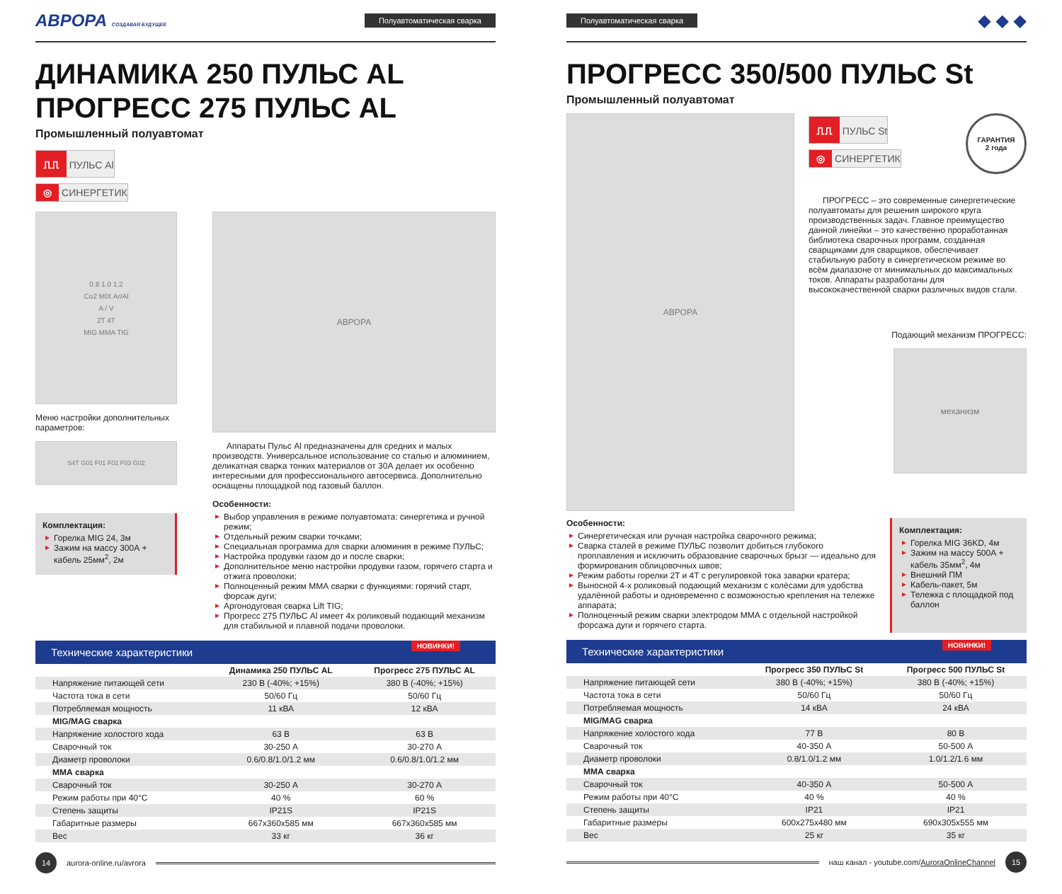АВРОРА СОЗДАВАЯ БУДУЩЕЕ
Полуавтоматическая сварка
ДИНАМИКА 250 ПУЛЬС AL
ПРОГРЕСС 275 ПУЛЬС AL
Промышленный полуавтомат
⎍⎍ ПУЛЬС Al
◎ СИНЕРГЕТИК
0.8 1.0 1.2
Co2 MIX Ar/Al
A / V
2T 4T
MIG MMA TIG
Меню настройки дополнительных параметров:
S4T G01 F01 F02 F03 G02
Комплектация:
Горелка MIG 24, 3м
Зажим на массу 300А + кабель 25мм<sup>2</sup>, 2м
АВРОРА
Аппараты Пульс Al предназначены для средних и малых производств. Универсальное использование со сталью и алюминием, деликатная сварка тонких материалов от 30А делает их особенно интересными для профессионального автосервиса. Дополнительно оснащены площадкой под газовый баллон.
Особенности:
Выбор управления в режиме полуавтомата: синергетика и ручной режим;
Отдельный режим сварки точками;
Специальная программа для сварки алюминия в режиме ПУЛЬС;
Настройка продувки газом до и после сварки;
Дополнительное меню настройки продувки газом, горячего старта и отжига проволоки;
Полноценный режим ММА сварки с функциями: горячий старт, форсаж дуги;
Аргонодуговая сварка Lift TIG;
Прогресс 275 ПУЛЬС Al имеет 4х роликовый подающий механизм для стабильной и плавной подачи проволоки.
Технические характеристики
НОВИНКИ!
| | Динамика 250 ПУЛЬС AL | Прогресс 275 ПУЛЬС AL |
| --- | --- | --- |
| Напряжение питающей сети | 230 В (-40%; +15%) | 380 В (-40%; +15%) |
| Частота тока в сети | 50/60 Гц | 50/60 Гц |
| Потребляемая мощность | 11 кВА | 12 кВА |
| MIG/MAG сварка | | |
| Напряжение холостого хода | 63 В | 63 В |
| Сварочный ток | 30-250 А | 30-270 А |
| Диаметр проволоки | 0.6/0.8/1.0/1.2 мм | 0.6/0.8/1.0/1.2 мм |
| ММА сварка | | |
| Сварочный ток | 30-250 А | 30-270 А |
| Режим работы при 40°С | 40 % | 60 % |
| Степень защиты | IP21S | IP21S |
| Габаритные размеры | 667x360x585 мм | 667x360x585 мм |
| Вес | 33 кг | 36 кг |
14
aurora-online.ru/avrora
Полуавтоматическая сварка
◆ ◆ ◆
ПРОГРЕСС 350/500 ПУЛЬС St
Промышленный полуавтомат
АВРОРА
⎍⎍ ПУЛЬС St
◎ СИНЕРГЕТИК
ГАРАНТИЯ
2 года
ПРОГРЕСС – это современные синергетические полуавтоматы для решения широкого круга производственных задач. Главное преимущество данной линейки – это качественно проработанная библиотека сварочных программ, созданная сварщиками для сварщиков, обеспечивает стабильную работу в синергетическом режиме во всём диапазоне от минимальных до максимальных токов. Аппараты разработаны для высококачественной сварки различных видов стали.
Подающий механизм ПРОГРЕСС:
механизм
Особенности:
Синергетическая или ручная настройка сварочного режима;
Сварка сталей в режиме ПУЛЬС позволит добиться глубокого проплавления и исключить образование сварочных брызг — идеально для формирования облицовочных швов;
Режим работы горелки 2T и 4T с регулировкой тока заварки кратера;
Выносной 4-х роликовый подающий механизм с колёсами для удобства удалённой работы и одновременно с возможностью крепления на тележке аппарата;
Полноценный режим сварки электродом ММА с отдельной настройкой форсажа дуги и горячего старта.
Комплектация:
Горелка MIG 36KD, 4м
Зажим на массу 500А + кабель 35мм<sup>2</sup>, 4м
Внешний ПМ
Кабель-пакет, 5м
Тележка с площадкой под баллон
Технические характеристики
НОВИНКИ!
| | Прогресс 350 ПУЛЬС St | Прогресс 500 ПУЛЬС St |
| --- | --- | --- |
| Напряжение питающей сети | 380 В (-40%; +15%) | 380 В (-40%; +15%) |
| Частота тока в сети | 50/60 Гц | 50/60 Гц |
| Потребляемая мощность | 14 кВА | 24 кВА |
| MIG/MAG сварка | | |
| Напряжение холостого хода | 77 В | 80 В |
| Сварочный ток | 40-350 А | 50-500 А |
| Диаметр проволоки | 0.8/1.0/1.2 мм | 1.0/1.2/1.6 мм |
| ММА сварка | | |
| Сварочный ток | 40-350 А | 50-500 А |
| Режим работы при 40°С | 40 % | 40 % |
| Степень защиты | IP21 | IP21 |
| Габаритные размеры | 600x275x480 мм | 690x305x555 мм |
| Вес | 25 кг | 35 кг |
наш канал - youtube.com/AuroraOnlineChannel
15